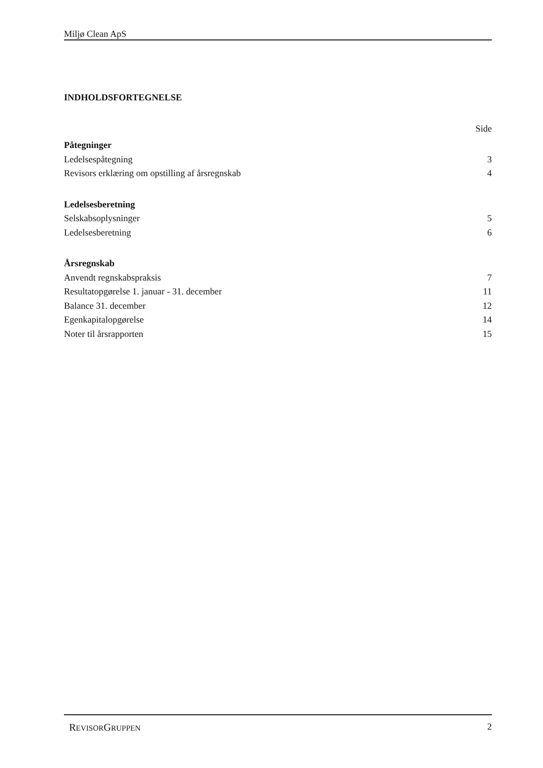Miljø Clean ApS
INDHOLDSFORTEGNELSE
Side
| Påtegninger | |
| Ledelsespåtegning | 3 |
| Revisors erklæring om opstilling af årsregnskab | 4 |
| Ledelsesberetning | |
| Selskabsoplysninger | 5 |
| Ledelsesberetning | 6 |
| Årsregnskab | |
| Anvendt regnskabspraksis | 7 |
| Resultatopgørelse 1. januar - 31. december | 11 |
| Balance 31. december | 12 |
| Egenkapitalopgørelse | 14 |
| Noter til årsrapporten | 15 |
REVISORGRUPPEN 2